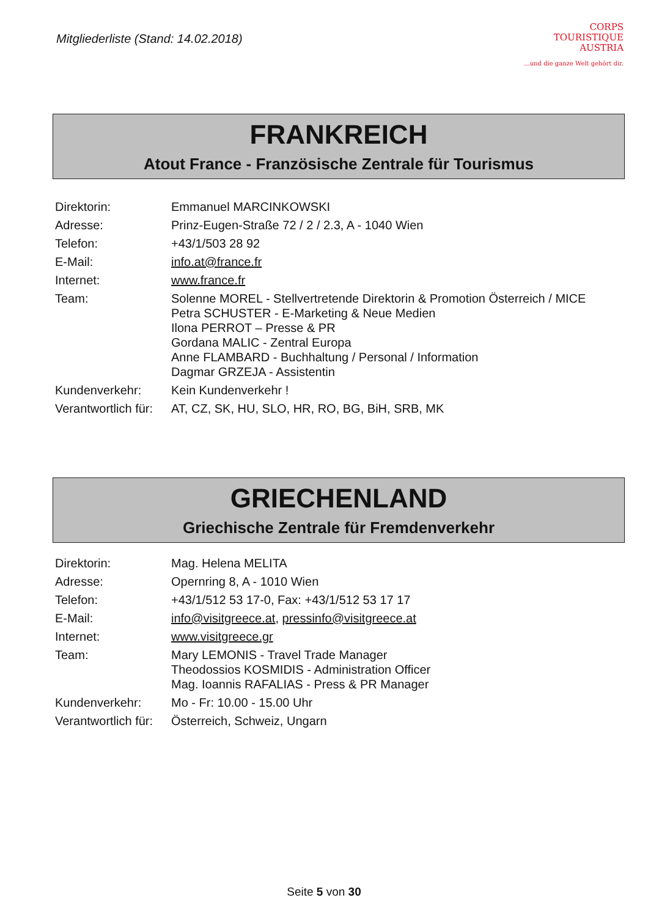Mitgliederliste (Stand: 14.02.2018)
CORPS
TOURISTIQUE
AUSTRIA...und die ganze Welt gehört dir.
FRANKREICH
Atout France - Französische Zentrale für Tourismus
| Direktorin: | Emmanuel MARCINKOWSKI |
| Adresse: | Prinz-Eugen-Straße 72 / 2 / 2.3, A - 1040 Wien |
| Telefon: | +43/1/503 28 92 |
| E-Mail: | info.at@france.fr |
| Internet: | www.france.fr |
| Team: | Solenne MOREL - Stellvertretende Direktorin & Promotion Österreich / MICE Petra SCHUSTER - E-Marketing & Neue Medien Ilona PERROT – Presse & PR Gordana MALIC - Zentral Europa Anne FLAMBARD - Buchhaltung / Personal / Information Dagmar GRZEJA - Assistentin |
| Kundenverkehr: | Kein Kundenverkehr ! |
| Verantwortlich für: | AT, CZ, SK, HU, SLO, HR, RO, BG, BiH, SRB, MK |
GRIECHENLAND
Griechische Zentrale für Fremdenverkehr
| Direktorin: | Mag. Helena MELITA |
| Adresse: | Opernring 8, A - 1010 Wien |
| Telefon: | +43/1/512 53 17-0, Fax: +43/1/512 53 17 17 |
| E-Mail: | info@visitgreece.at , pressinfo@visitgreece.at |
| Internet: | www.visitgreece.gr |
| Team: | Mary LEMONIS - Travel Trade Manager Theodossios KOSMIDIS - Administration Officer Mag. Ioannis RAFALIAS - Press & PR Manager |
| Kundenverkehr: | Mo - Fr: 10.00 - 15.00 Uhr |
| Verantwortlich für: | Österreich, Schweiz, Ungarn |
Seite 5 von 30